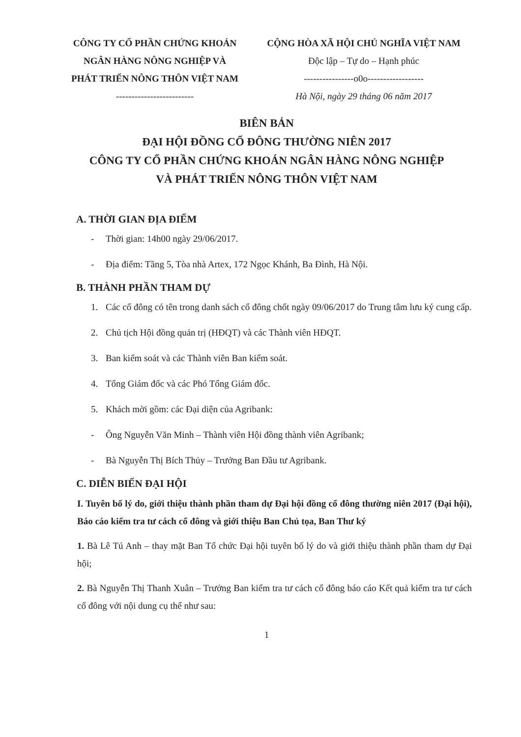CÔNG TY CỔ PHẦN CHỨNG KHOÁN
NGÂN HÀNG NÔNG NGHIỆP VÀ
PHÁT TRIỂN NÔNG THÔN VIỆT NAM
-------------------------
CỘNG HÒA XÃ HỘI CHỦ NGHĨA VIỆT NAM
Độc lập – Tự do – Hạnh phúc
----------------o0o------------------
Hà Nội, ngày 29 tháng 06 năm 2017
BIÊN BẢN
ĐẠI HỘI ĐỒNG CỔ ĐÔNG THƯỜNG NIÊN 2017
CÔNG TY CỔ PHẦN CHỨNG KHOÁN NGÂN HÀNG NÔNG NGHIỆP
VÀ PHÁT TRIỂN NÔNG THÔN VIỆT NAM
A. THỜI GIAN ĐỊA ĐIỂM
- Thời gian: 14h00 ngày 29/06/2017.
- Địa điểm: Tầng 5, Tòa nhà Artex, 172 Ngọc Khánh, Ba Đình, Hà Nội.
B. THÀNH PHẦN THAM DỰ
1. Các cổ đông có tên trong danh sách cổ đông chốt ngày 09/06/2017 do Trung tâm lưu ký cung cấp.
2. Chủ tịch Hội đồng quản trị (HĐQT) và các Thành viên HĐQT.
3. Ban kiểm soát và các Thành viên Ban kiểm soát.
4. Tổng Giám đốc và các Phó Tổng Giám đốc.
5. Khách mời gồm: các Đại diện của Agribank:
- Ông Nguyễn Văn Minh – Thành viên Hội đồng thành viên Agribank;
- Bà Nguyễn Thị Bích Thủy – Trưởng Ban Đầu tư Agribank.
C. DIỄN BIẾN ĐẠI HỘI
I. Tuyên bố lý do, giới thiệu thành phần tham dự Đại hội đồng cổ đông thường niên 2017 (Đại hội), Báo cáo kiểm tra tư cách cổ đông và giới thiệu Ban Chủ tọa, Ban Thư ký
1. Bà Lê Tú Anh – thay mặt Ban Tổ chức Đại hội tuyên bố lý do và giới thiệu thành phần tham dự Đại hội;
2. Bà Nguyễn Thị Thanh Xuân – Trưởng Ban kiểm tra tư cách cổ đông báo cáo Kết quả kiểm tra tư cách cổ đông với nội dung cụ thể như sau:
1